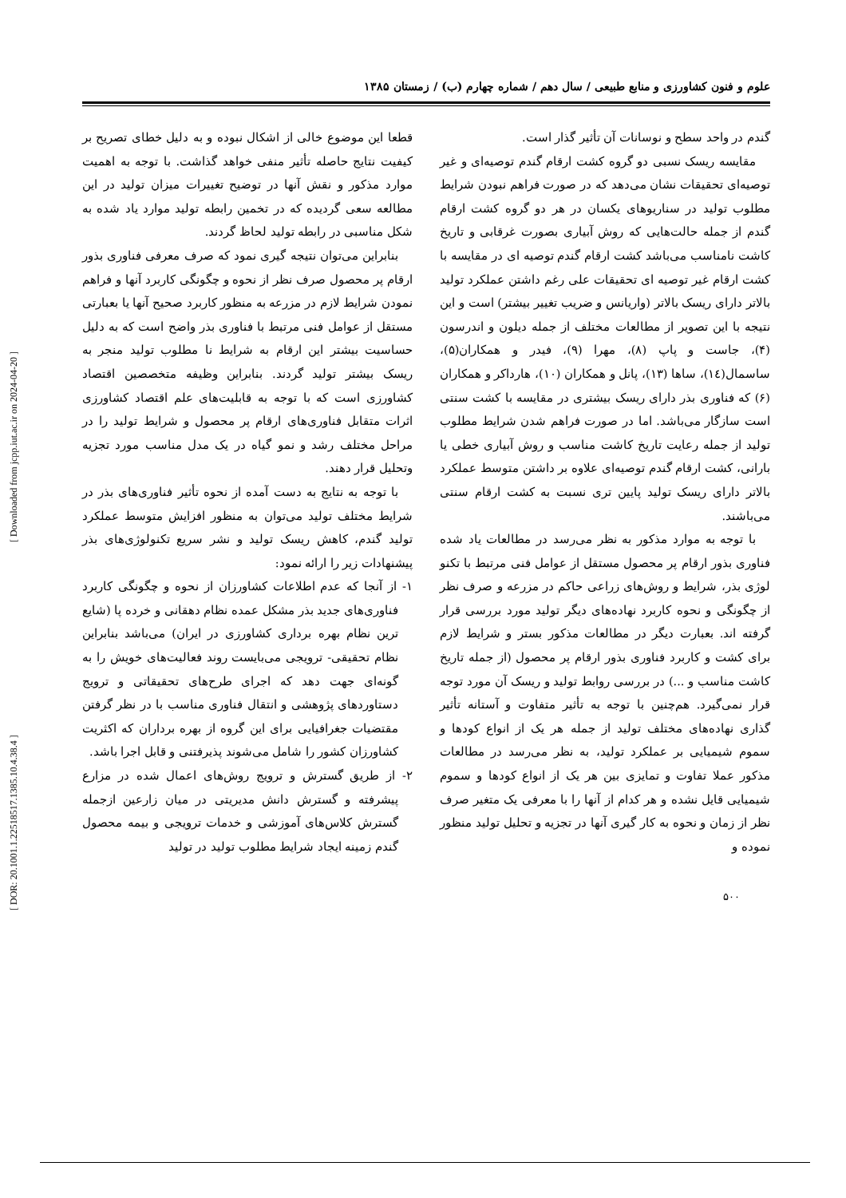علوم و فنون کشاورزی و منابع طبیعی / سال دهم / شماره چهارم (ب) / زمستان ۱۳۸۵
گندم در واحد سطح و نوسانات آن تأثیر گذار است.
مقایسه ریسک نسبی دو گروه کشت ارقام گندم توصیه‌ای و غیر توصیه‌ای تحقیقات نشان می‌دهد که در صورت فراهم نبودن شرایط مطلوب تولید در سناریوهای یکسان در هر دو گروه کشت ارقام گندم از جمله حالت‌هایی که روش آبیاری بصورت غرقابی و تاریخ کاشت نامناسب می‌باشد کشت ارقام گندم توصیه ای در مقایسه با کشت ارقام غیر توصیه ای تحقیقات علی رغم داشتن عملکرد تولید بالاتر دارای ریسک بالاتر (واریانس و ضریب تغییر بیشتر) است و این نتیجه با این تصویر از مطالعات مختلف از جمله دیلون و اندرسون (۴)، جاست و پاپ (۸)، مهرا (۹)، فیدر و همکاران(۵)، ساسمال(۱٤)، ساها (۱۳)، پانل و همکاران (۱۰)، هارداکر و همکاران (۶) که فناوری بذر دارای ریسک بیشتری در مقایسه با کشت سنتی است سازگار می‌باشد. اما در صورت فراهم شدن شرایط مطلوب تولید از جمله رعایت تاریخ کاشت مناسب و روش آبیاری خطی یا بارانی، کشت ارقام گندم توصیه‌ای علاوه بر داشتن متوسط عملکرد بالاتر دارای ریسک تولید پایین تری نسبت به کشت ارقام سنتی می‌باشند.
با توجه به موارد مذکور به نظر می‌رسد در مطالعات یاد شده فناوری بذور ارقام پر محصول مستقل از عوامل فنی مرتبط با تکنو لوژی بذر، شرایط و روش‌های زراعی حاکم در مزرعه و صرف نظر از چگونگی و نحوه کاربرد نهاده‌های دیگر تولید مورد بررسی قرار گرفته اند. بعبارت دیگر در مطالعات مذکور بستر و شرایط لازم برای کشت و کاربرد فناوری بذور ارقام پر محصول (از جمله تاریخ کاشت مناسب و ...) در بررسی روابط تولید و ریسک آن مورد توجه قرار نمی‌گیرد. هم‌چنین با توجه به تأثیر متفاوت و آستانه تأثیر گذاری نهاده‌های مختلف تولید از جمله هر یک از انواع کودها و سموم شیمیایی بر عملکرد تولید، به نظر می‌رسد در مطالعات مذکور عملا تفاوت و تمایزی بین هر یک از انواع کودها و سموم شیمیایی قایل نشده و هر کدام از آنها را با معرفی یک متغیر صرف نظر از زمان و نحوه به کار گیری آنها در تجزیه و تحلیل تولید منظور نموده و
قطعا این موضوع خالی از اشکال نبوده و به دلیل خطای تصریح بر کیفیت نتایج حاصله تأثیر منفی خواهد گذاشت. با توجه به اهمیت موارد مذکور و نقش آنها در توضیح تغییرات میزان تولید در این مطالعه سعی گردیده که در تخمین رابطه تولید موارد یاد شده به شکل مناسبی در رابطه تولید لحاظ گردند.
بنابراین می‌توان نتیجه گیری نمود که صرف معرفی فناوری بذور ارقام پر محصول صرف نظر از نحوه و چگونگی کاربرد آنها و فراهم نمودن شرایط لازم در مزرعه به منظور کاربرد صحیح آنها یا بعبارتی مستقل از عوامل فنی مرتبط با فناوری بذر واضح است که به دلیل حساسیت بیشتر این ارقام به شرایط نا مطلوب تولید منجر به ریسک بیشتر تولید گردند. بنابراین وظیفه متخصصین اقتصاد کشاورزی است که با توجه به قابلیت‌های علم اقتصاد کشاورزی اثرات متقابل فناوری‌های ارقام پر محصول و شرایط تولید را در مراحل مختلف رشد و نمو گیاه در یک مدل مناسب مورد تجزیه وتحلیل قرار دهند.
با توجه به نتایج به دست آمده از نحوه تأثیر فناوری‌های بذر در شرایط مختلف تولید می‌توان به منظور افزایش متوسط عملکرد تولید گندم، کاهش ریسک تولید و نشر سریع تکنولوژی‌های بذر پیشنهادات زیر را ارائه نمود:
۱- از آنجا که عدم اطلاعات کشاورزان از نحوه و چگونگی کاربرد فناوری‌های جدید بذر مشکل عمده نظام دهقانی و خرده پا (شایع ترین نظام بهره برداری کشاورزی در ایران) می‌باشد بنابراین نظام تحقیقی- ترویجی می‌بایست روند فعالیت‌های خویش را به گونه‌ای جهت دهد که اجرای طرح‌های تحقیقاتی و ترویج دستاوردهای پژوهشی و انتقال فناوری مناسب با در نظر گرفتن مقتضیات جغرافیایی برای این گروه از بهره برداران که اکثریت کشاورزان کشور را شامل می‌شوند پذیرفتنی و قابل اجرا باشد.
۲- از طریق گسترش و ترویج روش‌های اعمال شده در مزارع پیشرفته و گسترش دانش مدیریتی در میان زارعین ازجمله گسترش کلاس‌های آموزشی و خدمات ترویجی و بیمه محصول گندم زمینه ایجاد شرایط مطلوب تولید در تولید
۵۰۰
[ DOR: 20.1001.1.22518517.1385.10.4.38.4 ] [ Downloaded from jcpp.iut.ac.ir on 2024-04-20 ]